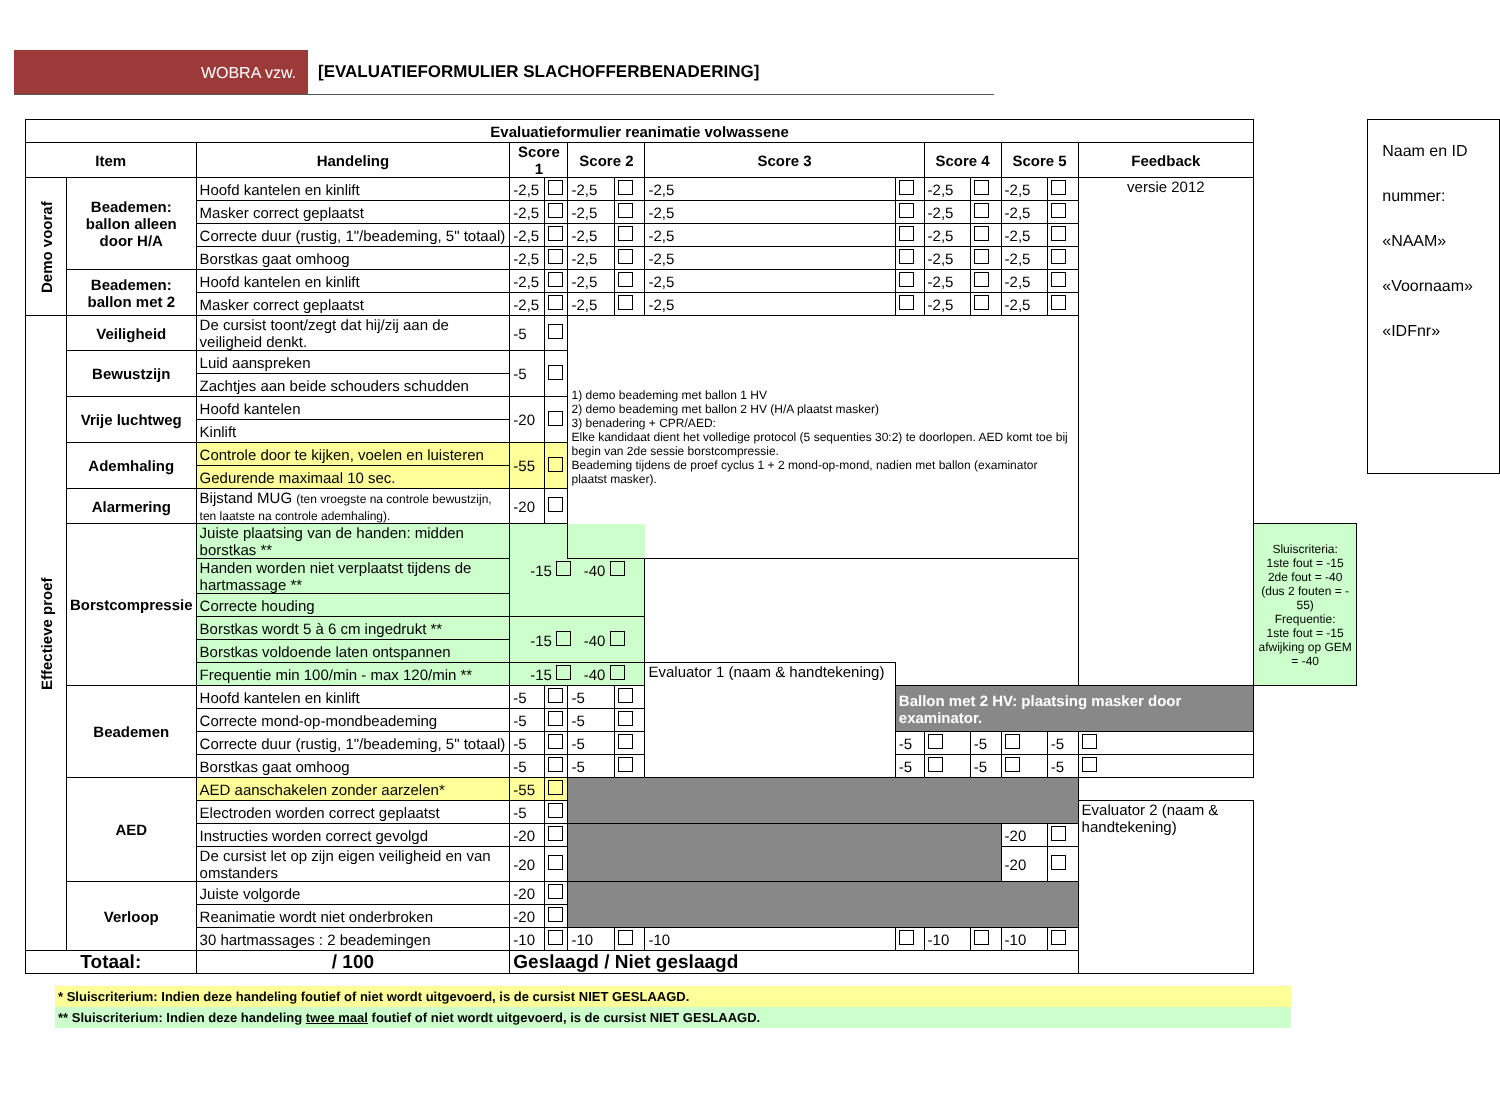WOBRA vzw. [EVALUATIEFORMULIER SLACHOFFERBENADERING]
| Evaluatieformulier reanimatie volwassene | | | | | | | | | | | | | | |
| --- | --- | --- | --- | --- | --- | --- | --- | --- | --- | --- | --- | --- | --- | --- |
| Item | | Handeling | Score 1 | | Score 2 | | Score 3 | | Score 4 | | Score 5 | | Feedback | |
| Demo vooraf | Beademen: ballon alleen door H/A | Hoofd kantelen en kinlift | -2,5 | | -2,5 | | -2,5 | | -2,5 | | -2,5 | | versie 2012 | |
| | | Masker correct geplaatst | -2,5 | | -2,5 | | -2,5 | | -2,5 | | -2,5 | | | |
| | | Correcte duur (rustig, 1"/beademing, 5" totaal) | -2,5 | | -2,5 | | -2,5 | | -2,5 | | -2,5 | | | |
| | | Borstkas gaat omhoog | -2,5 | | -2,5 | | -2,5 | | -2,5 | | -2,5 | | | |
| | Beademen: ballon met 2 | Hoofd kantelen en kinlift | -2,5 | | -2,5 | | -2,5 | | -2,5 | | -2,5 | | | |
| | | Masker correct geplaatst | -2,5 | | -2,5 | | -2,5 | | -2,5 | | -2,5 | | | |
| Effectieve proef | Veiligheid | De cursist toont/zegt dat hij/zij aan de veiligheid denkt. | -5 | | 1) demo beademing met ballon 1 HV 2) demo beademing met ballon 2 HV (H/A plaatst masker) 3) benadering + CPR/AED: Elke kandidaat dient het volledige protocol (5 sequenties 30:2) te doorlopen. AED komt toe bij begin van 2de sessie borstcompressie. Beademing tijdens de proef cyclus 1 + 2 mond-op-mond, nadien met ballon (examinator plaatst masker). | | | | | | | | | |
| | Bewustzijn | Luid aanspreken | -5 | | | | | | | | | | | |
| | | Zachtjes aan beide schouders schudden | | | | | | | | | | | | |
| | Vrije luchtweg | Hoofd kantelen | -20 | | | | | | | | | | | |
| | | Kinlift | | | | | | | | | | | | |
| | Ademhaling | Controle door te kijken, voelen en luisteren | -55 | | | | | | | | | | | |
| | | Gedurende maximaal 10 sec. | | | | | | | | | | | | |
| | Alarmering | Bijstand MUG (ten vroegste na controle bewustzijn, ten laatste na controle ademhaling). | -20 | | | | | | | | | | | |
| | Borstcompressie | Juiste plaatsing van de handen: midden borstkas ** | -15 -40 | | | | | | | | | | | Sluiscriteria: 1ste fout = -15 2de fout = -40 (dus 2 fouten = - 55) Frequentie: 1ste fout = -15 afwijking op GEM = -40 |
| | | Handen worden niet verplaatst tijdens de hartmassage ** | | | | | | | | | | | | |
| | | Correcte houding | | | | | | | | | | | | |
| | | Borstkas wordt 5 à 6 cm ingedrukt ** | -15 -40 | | | | | | | | | | | |
| | | Borstkas voldoende laten ontspannen | | | | | | | | | | | | |
| | | Frequentie min 100/min - max 120/min ** | -15 -40 | | | | Evaluator 1 (naam & handtekening) | | | | | | | |
| | Beademen | Hoofd kantelen en kinlift | -5 | | -5 | | | Ballon met 2 HV: plaatsing masker door examinator. | | | | | | |
| | | Correcte mond-op-mondbeademing | -5 | | -5 | | | | | | | | | |
| | | Correcte duur (rustig, 1"/beademing, 5" totaal) | -5 | | -5 | | | -5 | | -5 | | -5 | | |
| | | Borstkas gaat omhoog | -5 | | -5 | | | -5 | | -5 | | -5 | | |
| | AED | AED aanschakelen zonder aarzelen* | -55 | | | | | | | | | | | |
| | | Electroden worden correct geplaatst | -5 | | | | | | | | | | Evaluator 2 (naam & handtekening) | |
| | | Instructies worden correct gevolgd | -20 | | | | | | | | -20 | | | |
| | | De cursist let op zijn eigen veiligheid en van omstanders | -20 | | | | | | | | -20 | | | |
| | Verloop | Juiste volgorde | -20 | | | | | | | | | | | |
| | | Reanimatie wordt niet onderbroken | -20 | | | | | | | | | | | |
| | | 30 hartmassages : 2 beademingen | -10 | | -10 | | -10 | | -10 | | -10 | | | |
| Totaal: | | / 100 | Geslaagd / Niet geslaagd | | | | | | | | | | | |
Naam en ID
nummer:
«NAAM»
«Voornaam»
«IDFnr»
* Sluiscriterium: Indien deze handeling foutief of niet wordt uitgevoerd, is de cursist NIET GESLAAGD.
** Sluiscriterium: Indien deze handeling twee maal foutief of niet wordt uitgevoerd, is de cursist NIET GESLAAGD.